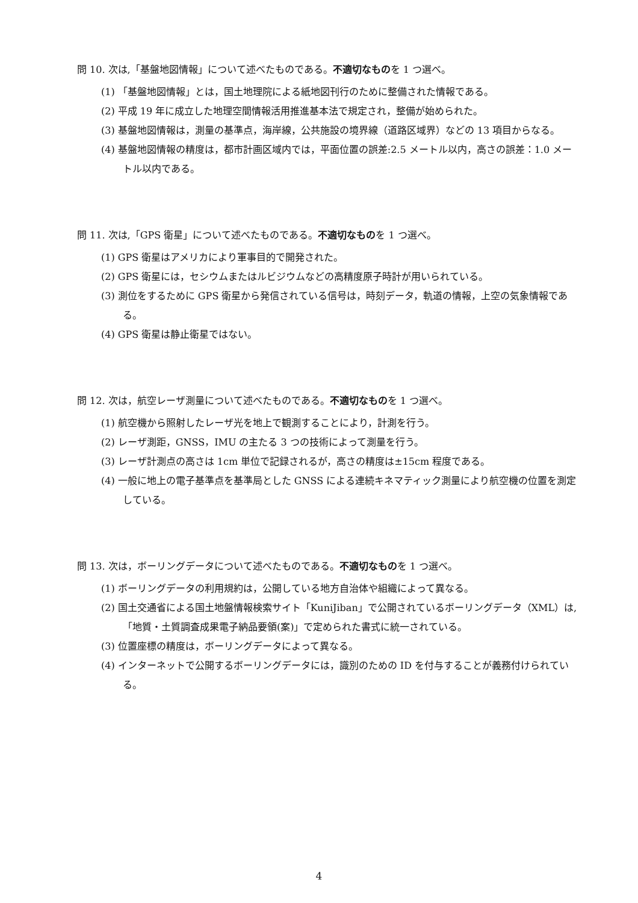問 10. 次は,「基盤地図情報」について述べたものである。不適切なものを 1 つ選べ。
(1) 「基盤地図情報」とは，国土地理院による紙地図刊行のために整備された情報である。
(2) 平成 19 年に成立した地理空間情報活用推進基本法で規定され，整備が始められた。
(3) 基盤地図情報は，測量の基準点，海岸線，公共施設の境界線（道路区域界）などの 13 項目からなる。
(4) 基盤地図情報の精度は，都市計画区域内では，平面位置の誤差:2.5 メートル以内，高さの誤差：1.0 メートル以内である。
問 11. 次は,「GPS 衛星」について述べたものである。不適切なものを 1 つ選べ。
(1) GPS 衛星はアメリカにより軍事目的で開発された。
(2) GPS 衛星には，セシウムまたはルビジウムなどの高精度原子時計が用いられている。
(3) 測位をするために GPS 衛星から発信されている信号は，時刻データ，軌道の情報，上空の気象情報である。
(4) GPS 衛星は静止衛星ではない。
問 12. 次は，航空レーザ測量について述べたものである。不適切なものを 1 つ選べ。
(1) 航空機から照射したレーザ光を地上で観測することにより，計測を行う。
(2) レーザ測距，GNSS，IMU の主たる 3 つの技術によって測量を行う。
(3) レーザ計測点の高さは 1cm 単位で記録されるが，高さの精度は±15cm 程度である。
(4) 一般に地上の電子基準点を基準局とした GNSS による連続キネマティック測量により航空機の位置を測定している。
問 13. 次は，ボーリングデータについて述べたものである。不適切なものを 1 つ選べ。
(1) ボーリングデータの利用規約は，公開している地方自治体や組織によって異なる。
(2) 国土交通省による国土地盤情報検索サイト「KuniJiban」で公開されているボーリングデータ（XML）は,「地質・土質調査成果電子納品要領(案)」で定められた書式に統一されている。
(3) 位置座標の精度は，ボーリングデータによって異なる。
(4) インターネットで公開するボーリングデータには，識別のための ID を付与することが義務付けられている。
4